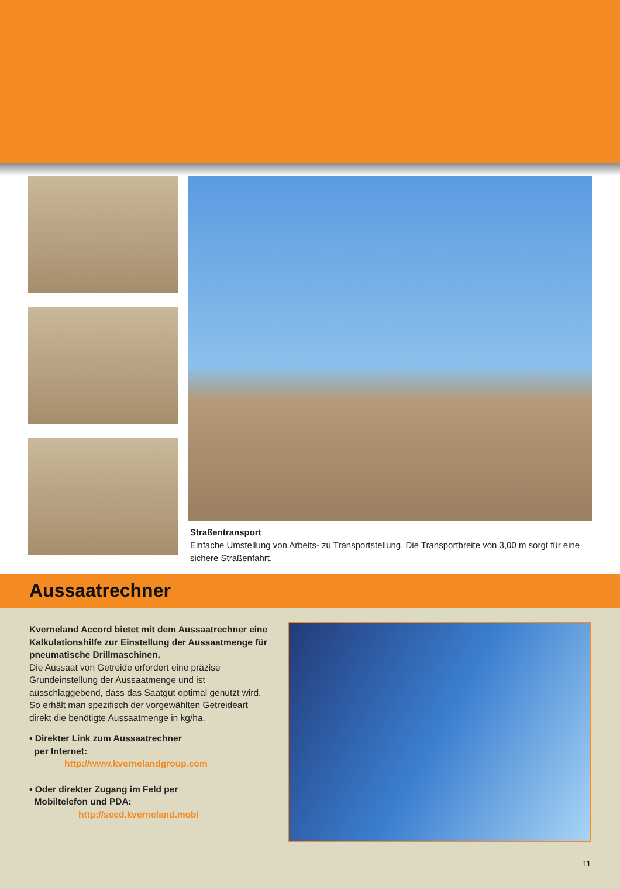Straßentransport
Einfache Umstellung von Arbeits- zu Transportstellung. Die Transportbreite von 3,00 m sorgt für eine sichere Straßenfahrt.
Aussaatrechner
Kverneland Accord bietet mit dem Aussaatrechner eine Kalkulationshilfe zur Einstellung der Aussaatmenge für pneumatische Drillmaschinen.
Die Aussaat von Getreide erfordert eine präzise Grundeinstellung der Aussaatmenge und ist ausschlaggebend, dass das Saatgut optimal genutzt wird. So erhält man spezifisch der vorgewählten Getreideart direkt die benötigte Aussaatmenge in kg/ha.
• Direkter Link zum Aussaatrechner
per Internet:
http://www.kvernelandgroup.com
• Oder direkter Zugang im Feld per
Mobiltelefon und PDA:
http://seed.kverneland.mobi
11